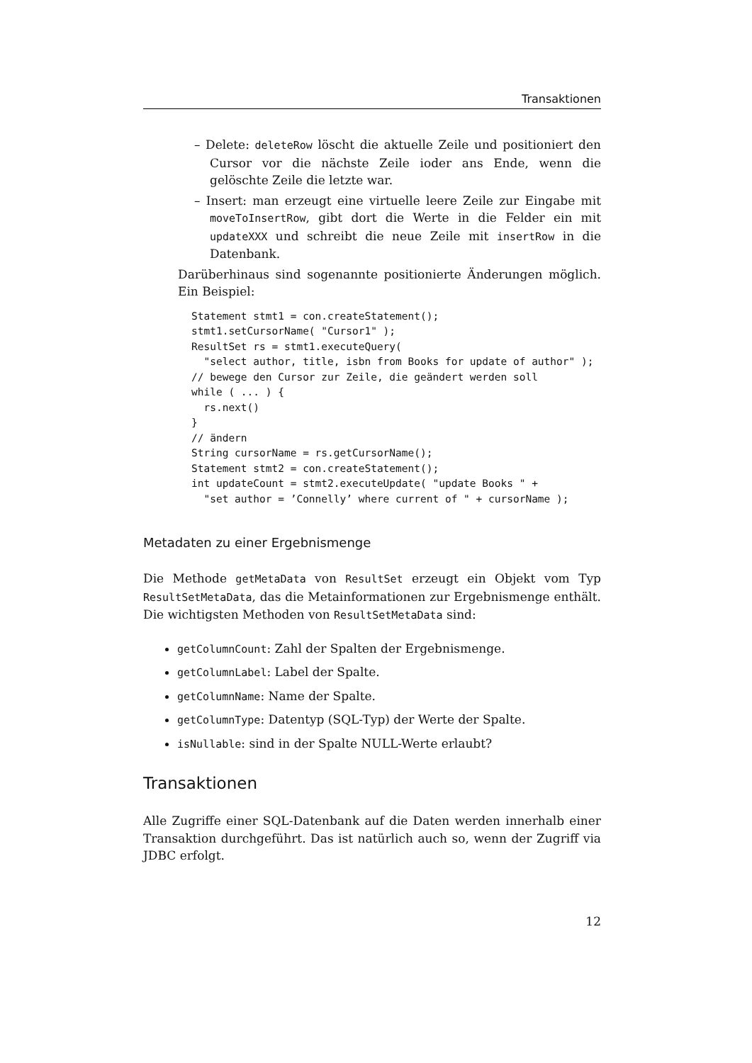Transaktionen
– Delete: deleteRow löscht die aktuelle Zeile und positioniert den Cursor vor die nächste Zeile ioder ans Ende, wenn die gelöschte Zeile die letzte war.
– Insert: man erzeugt eine virtuelle leere Zeile zur Eingabe mit moveToInsertRow, gibt dort die Werte in die Felder ein mit updateXXX und schreibt die neue Zeile mit insertRow in die Datenbank.
Darüberhinaus sind sogenannte positionierte Änderungen möglich. Ein Beispiel:
Statement stmt1 = con.createStatement();
stmt1.setCursorName( "Cursor1" );
ResultSet rs = stmt1.executeQuery(
  "select author, title, isbn from Books for update of author" );
// bewege den Cursor zur Zeile, die geändert werden soll
while ( ... ) {
  rs.next()
}
// ändern
String cursorName = rs.getCursorName();
Statement stmt2 = con.createStatement();
int updateCount = stmt2.executeUpdate( "update Books " +
  "set author = ’Connelly’ where current of " + cursorName );
Metadaten zu einer Ergebnismenge
Die Methode getMetaData von ResultSet erzeugt ein Objekt vom Typ ResultSetMetaData, das die Metainformationen zur Ergebnismenge enthält. Die wichtigsten Methoden von ResultSetMetaData sind:
getColumnCount: Zahl der Spalten der Ergebnismenge.
getColumnLabel: Label der Spalte.
getColumnName: Name der Spalte.
getColumnType: Datentyp (SQL-Typ) der Werte der Spalte.
isNullable: sind in der Spalte NULL-Werte erlaubt?
Transaktionen
Alle Zugriffe einer SQL-Datenbank auf die Daten werden innerhalb einer Transaktion durchgeführt. Das ist natürlich auch so, wenn der Zugriff via JDBC erfolgt.
12